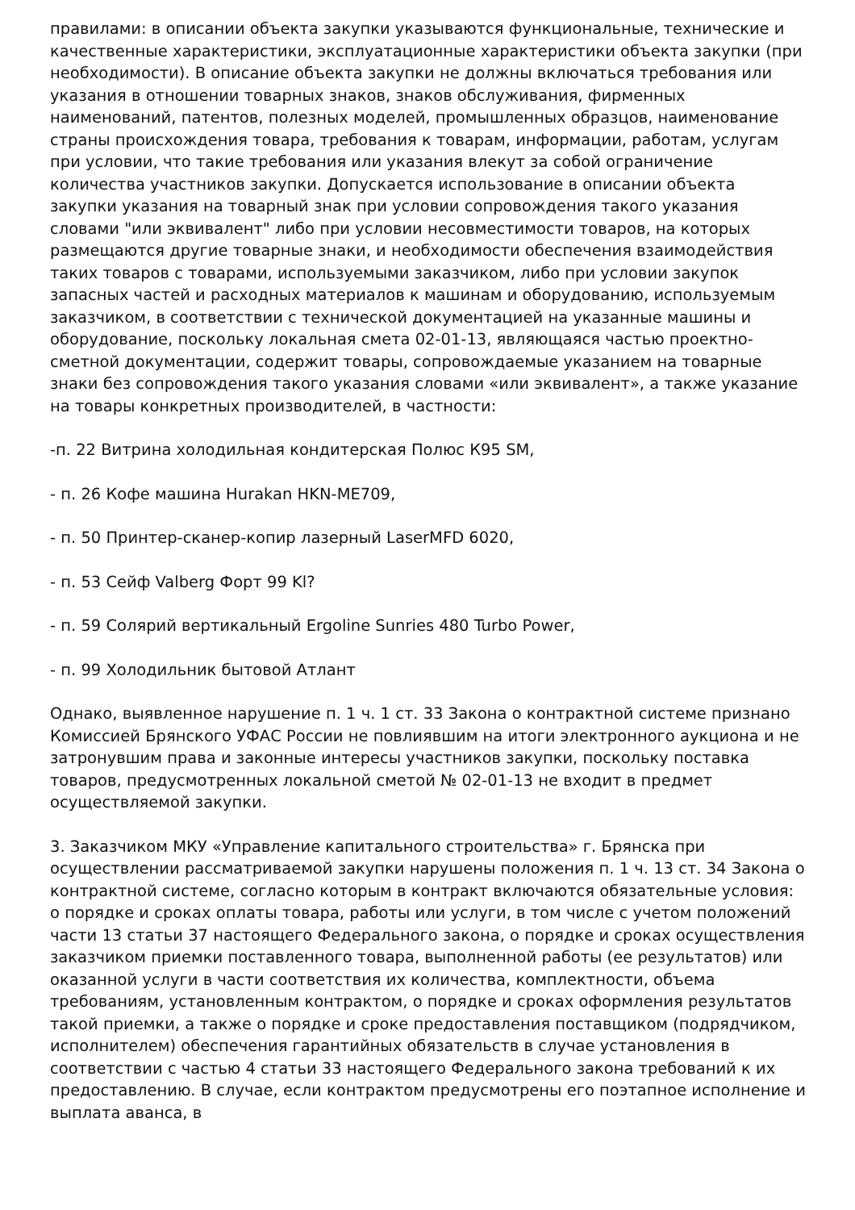правилами: в описании объекта закупки указываются функциональные, технические и качественные характеристики, эксплуатационные характеристики объекта закупки (при необходимости). В описание объекта закупки не должны включаться требования или указания в отношении товарных знаков, знаков обслуживания, фирменных наименований, патентов, полезных моделей, промышленных образцов, наименование страны происхождения товара, требования к товарам, информации, работам, услугам при условии, что такие требования или указания влекут за собой ограничение количества участников закупки. Допускается использование в описании объекта закупки указания на товарный знак при условии сопровождения такого указания словами "или эквивалент" либо при условии несовместимости товаров, на которых размещаются другие товарные знаки, и необходимости обеспечения взаимодействия таких товаров с товарами, используемыми заказчиком, либо при условии закупок запасных частей и расходных материалов к машинам и оборудованию, используемым заказчиком, в соответствии с технической документацией на указанные машины и оборудование, поскольку локальная смета 02-01-13, являющаяся частью проектно-сметной документации, содержит товары, сопровождаемые указанием на товарные знаки без сопровождения такого указания словами «или эквивалент», а также указание на товары конкретных производителей, в частности:
-п. 22 Витрина холодильная кондитерская Полюс К95 SM,
- п. 26 Кофе машина Hurakan HKN-ME709,
- п. 50 Принтер-сканер-копир лазерный LaserMFD 6020,
- п. 53 Сейф Valberg Форт 99 Kl?
- п. 59 Солярий вертикальный Ergoline Sunries 480 Turbo Power,
- п. 99 Холодильник бытовой Атлант
Однако, выявленное нарушение п. 1 ч. 1 ст. 33 Закона о контрактной системе признано Комиссией Брянского УФАС России не повлиявшим на итоги электронного аукциона и не затронувшим права и законные интересы участников закупки, поскольку поставка товаров, предусмотренных локальной сметой № 02-01-13 не входит в предмет осуществляемой закупки.
3. Заказчиком МКУ «Управление капитального строительства» г. Брянска при осуществлении рассматриваемой закупки нарушены положения п. 1 ч. 13 ст. 34 Закона о контрактной системе, согласно которым в контракт включаются обязательные условия: о порядке и сроках оплаты товара, работы или услуги, в том числе с учетом положений части 13 статьи 37 настоящего Федерального закона, о порядке и сроках осуществления заказчиком приемки поставленного товара, выполненной работы (ее результатов) или оказанной услуги в части соответствия их количества, комплектности, объема требованиям, установленным контрактом, о порядке и сроках оформления результатов такой приемки, а также о порядке и сроке предоставления поставщиком (подрядчиком, исполнителем) обеспечения гарантийных обязательств в случае установления в соответствии с частью 4 статьи 33 настоящего Федерального закона требований к их предоставлению. В случае, если контрактом предусмотрены его поэтапное исполнение и выплата аванса, в